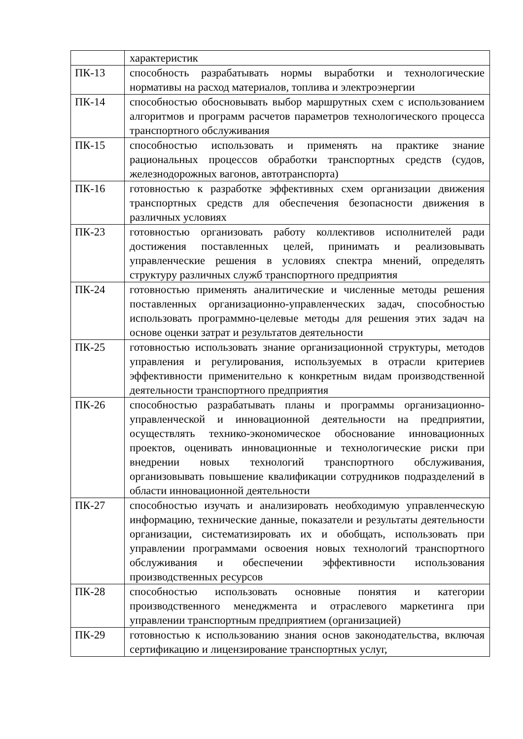| | характеристик |
| ПК-13 | способность разрабатывать нормы выработки и технологические нормативы на расход материалов, топлива и электроэнергии |
| ПК-14 | способностью обосновывать выбор маршрутных схем с использованием алгоритмов и программ расчетов параметров технологического процесса транспортного обслуживания |
| ПК-15 | способностью использовать и применять на практике знание рациональных процессов обработки транспортных средств (судов, железнодорожных вагонов, автотранспорта) |
| ПК-16 | готовностью к разработке эффективных схем организации движения транспортных средств для обеспечения безопасности движения в различных условиях |
| ПК-23 | готовностью организовать работу коллективов исполнителей ради достижения поставленных целей, принимать и реализовывать управленческие решения в условиях спектра мнений, определять структуру различных служб транспортного предприятия |
| ПК-24 | готовностью применять аналитические и численные методы решения поставленных организационно-управленческих задач, способностью использовать программно-целевые методы для решения этих задач на основе оценки затрат и результатов деятельности |
| ПК-25 | готовностью использовать знание организационной структуры, методов управления и регулирования, используемых в отрасли критериев эффективности применительно к конкретным видам производственной деятельности транспортного предприятия |
| ПК-26 | способностью разрабатывать планы и программы организационно-управленческой и инновационной деятельности на предприятии, осуществлять технико-экономическое обоснование инновационных проектов, оценивать инновационные и технологические риски при внедрении новых технологий транспортного обслуживания, организовывать повышение квалификации сотрудников подразделений в области инновационной деятельности |
| ПК-27 | способностью изучать и анализировать необходимую управленческую информацию, технические данные, показатели и результаты деятельности организации, систематизировать их и обобщать, использовать при управлении программами освоения новых технологий транспортного обслуживания и обеспечении эффективности использования производственных ресурсов |
| ПК-28 | способностью использовать основные понятия и категории производственного менеджмента и отраслевого маркетинга при управлении транспортным предприятием (организацией) |
| ПК-29 | готовностью к использованию знания основ законодательства, включая сертификацию и лицензирование транспортных услуг, |